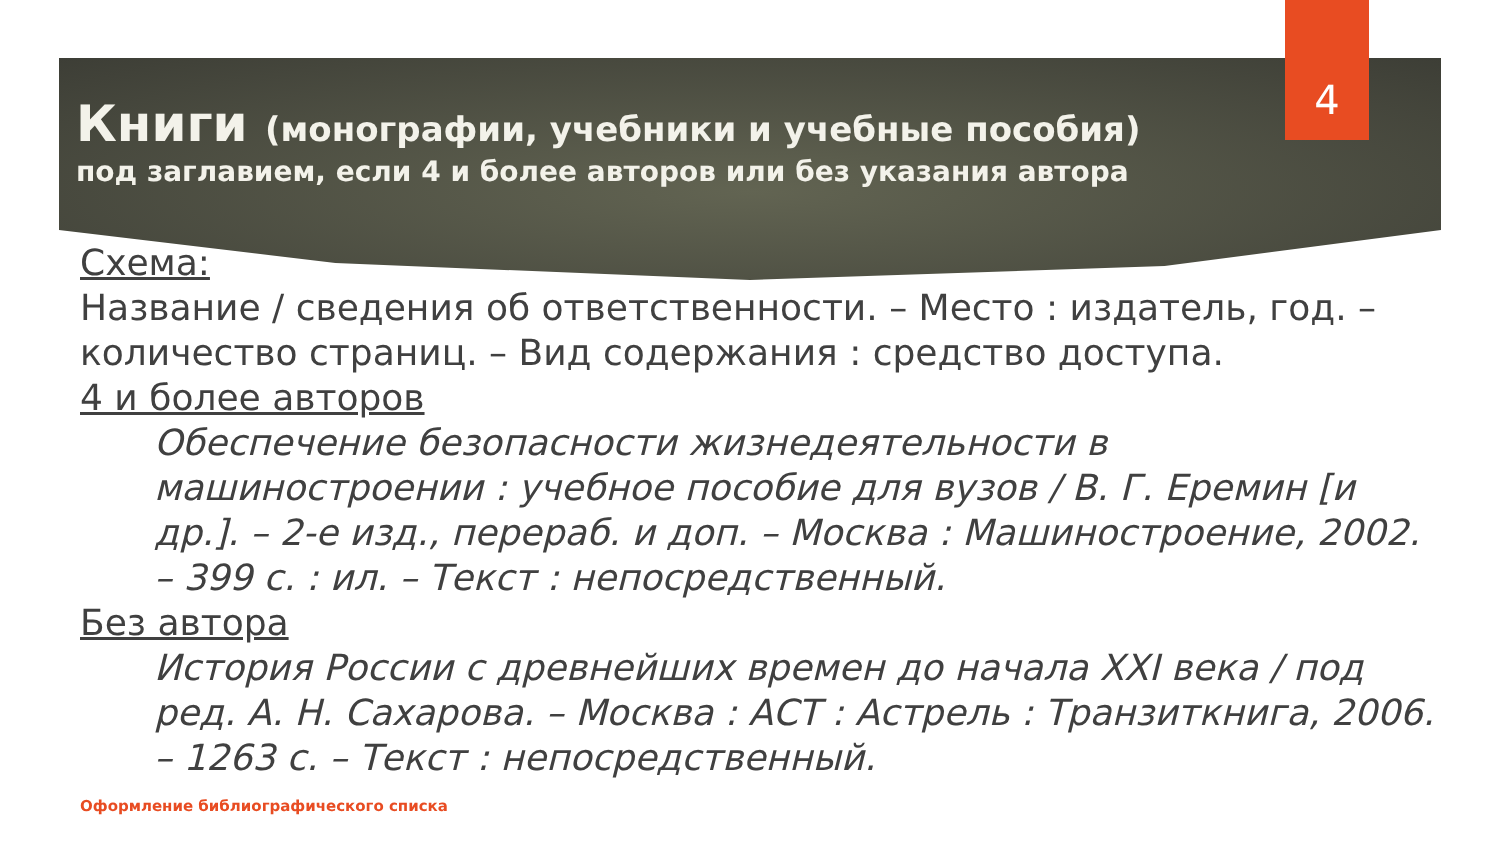4
Книги (монографии, учебники и учебные пособия)
под заглавием, если 4 и более авторов или без указания автора
Схема:
Название / сведения об ответственности. – Место : издатель, год. – количество страниц. – Вид содержания : средство доступа.
4 и более авторов
Обеспечение безопасности жизнедеятельности в машиностроении : учебное пособие для вузов / В. Г. Еремин [и др.]. – 2-е изд., перераб. и доп. – Москва : Машиностроение, 2002. – 399 с. : ил. – Текст : непосредственный.
Без автора
История России с древнейших времен до начала XXI века / под ред. А. Н. Сахарова. – Москва : АСТ : Астрель : Транзиткнига, 2006. – 1263 с. – Текст : непосредственный.
Оформление библиографического списка